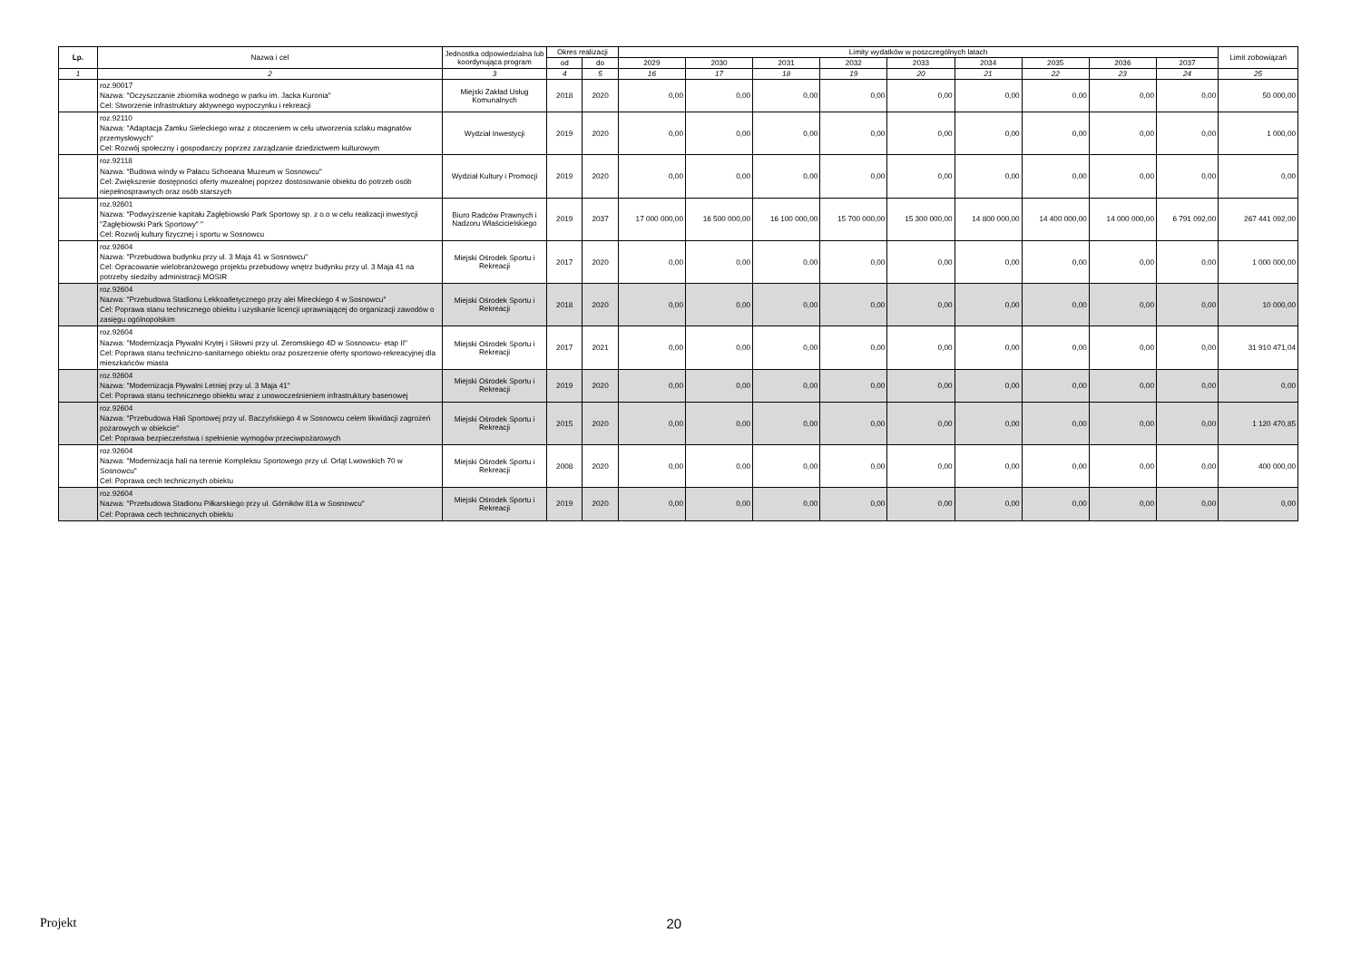| Lp. | Nazwa i cel | Jednostka odpowiedzialna lub koordynująca program | Okres realizacji | | Limity wydatków w poszczególnych latach | | | | | | | | | Limit zobowiązań |
| --- | --- | --- | --- | --- | --- | --- | --- | --- | --- | --- | --- | --- | --- | --- |
| | | | od | do | 2029 | 2030 | 2031 | 2032 | 2033 | 2034 | 2035 | 2036 | 2037 | |
| 1 | 2 | 3 | 4 | 5 | 16 | 17 | 18 | 19 | 20 | 21 | 22 | 23 | 24 | 25 |
| | roz.90017 Nazwa: "Oczyszczanie zbiornika wodnego w parku im. Jacka Kuronia" Cel: Stworzenie infrastruktury aktywnego wypoczynku i rekreacji | Miejski Zakład Usług Komunalnych | 2018 | 2020 | 0,00 | 0,00 | 0,00 | 0,00 | 0,00 | 0,00 | 0,00 | 0,00 | 0,00 | 50 000,00 |
| | roz.92110 Nazwa: "Adaptacja Zamku Sieleckiego wraz z otoczeniem w celu utworzenia szlaku magnatów przemysłowych" Cel: Rozwój społeczny i gospodarczy poprzez zarządzanie dziedzictwem kulturowym | Wydział Inwestycji | 2019 | 2020 | 0,00 | 0,00 | 0,00 | 0,00 | 0,00 | 0,00 | 0,00 | 0,00 | 0,00 | 1 000,00 |
| | roz.92118 Nazwa: "Budowa windy w Pałacu Schoeana Muzeum w Sosnowcu" Cel: Zwiększenie dostępności oferty muzealnej poprzez dostosowanie obiektu do potrzeb osób niepełnosprawnych oraz osób starszych | Wydział Kultury i Promocji | 2019 | 2020 | 0,00 | 0,00 | 0,00 | 0,00 | 0,00 | 0,00 | 0,00 | 0,00 | 0,00 | 0,00 |
| | roz.92601 Nazwa: "Podwyższenie kapitału Zagłębiowski Park Sportowy sp. z o.o w celu realizacji inwestycji "Zagłębiowski Park Sportowy" " Cel: Rozwój kultury fizycznej i sportu w Sosnowcu | Biuro Radców Prawnych i Nadzoru Właścicielskiego | 2019 | 2037 | 17 000 000,00 | 16 500 000,00 | 16 100 000,00 | 15 700 000,00 | 15 300 000,00 | 14 800 000,00 | 14 400 000,00 | 14 000 000,00 | 6 791 092,00 | 267 441 092,00 |
| | roz.92604 Nazwa: "Przebudowa budynku przy ul. 3 Maja 41 w Sosnowcu" Cel: Opracowanie wielobranżowego projektu przebudowy wnętrz budynku przy ul. 3 Maja 41 na potrzeby siedziby administracji MOSIR | Miejski Ośrodek Sportu i Rekreacji | 2017 | 2020 | 0,00 | 0,00 | 0,00 | 0,00 | 0,00 | 0,00 | 0,00 | 0,00 | 0,00 | 1 000 000,00 |
| | roz.92604 Nazwa: "Przebudowa Stadionu Lekkoatletycznego przy alei Mireckiego 4 w Sosnowcu" Cel: Poprawa stanu technicznego obiektu i uzyskanie licencji uprawniającej do organizacji zawodów o zasięgu ogólnopolskim | Miejski Ośrodek Sportu i Rekreacji | 2018 | 2020 | 0,00 | 0,00 | 0,00 | 0,00 | 0,00 | 0,00 | 0,00 | 0,00 | 0,00 | 10 000,00 |
| | roz.92604 Nazwa: "Modernizacja Pływalni Krytej i Siłowni przy ul. Zeromskiego 4D w Sosnowcu- etap II" Cel: Poprawa stanu techniczno-sanitarnego obiektu oraz poszerzenie oferty sportowo-rekreacyjnej dla mieszkańców miasta | Miejski Ośrodek Sportu i Rekreacji | 2017 | 2021 | 0,00 | 0,00 | 0,00 | 0,00 | 0,00 | 0,00 | 0,00 | 0,00 | 0,00 | 31 910 471,04 |
| | roz.92604 Nazwa: "Modernizacja Pływalni Letniej przy ul. 3 Maja 41" Cel: Poprawa stanu technicznego obiektu wraz z unowocześnieniem infrastruktury basenowej | Miejski Ośrodek Sportu i Rekreacji | 2019 | 2020 | 0,00 | 0,00 | 0,00 | 0,00 | 0,00 | 0,00 | 0,00 | 0,00 | 0,00 | 0,00 |
| | roz.92604 Nazwa: "Przebudowa Hali Sportowej przy ul. Baczyńskiego 4 w Sosnowcu celem likwidacji zagrożeń pożarowych w obiekcie" Cel: Poprawa bezpieczeństwa i spełnienie wymogów przeciwpożarowych | Miejski Ośrodek Sportu i Rekreacji | 2015 | 2020 | 0,00 | 0,00 | 0,00 | 0,00 | 0,00 | 0,00 | 0,00 | 0,00 | 0,00 | 1 120 470,85 |
| | roz.92604 Nazwa: "Modernizacja hali na terenie Kompleksu Sportowego przy ul. Orląt Lwowskich 70 w Sosnowcu" Cel: Poprawa cech technicznych obiektu | Miejski Ośrodek Sportu i Rekreacji | 2008 | 2020 | 0,00 | 0,00 | 0,00 | 0,00 | 0,00 | 0,00 | 0,00 | 0,00 | 0,00 | 400 000,00 |
| | roz.92604 Nazwa: "Przebudowa Stadionu Piłkarskiego przy ul. Górników 81a w Sosnowcu" Cel: Poprawa cech technicznych obiektu | Miejski Ośrodek Sportu i Rekreacji | 2019 | 2020 | 0,00 | 0,00 | 0,00 | 0,00 | 0,00 | 0,00 | 0,00 | 0,00 | 0,00 | 0,00 |
Projekt 20